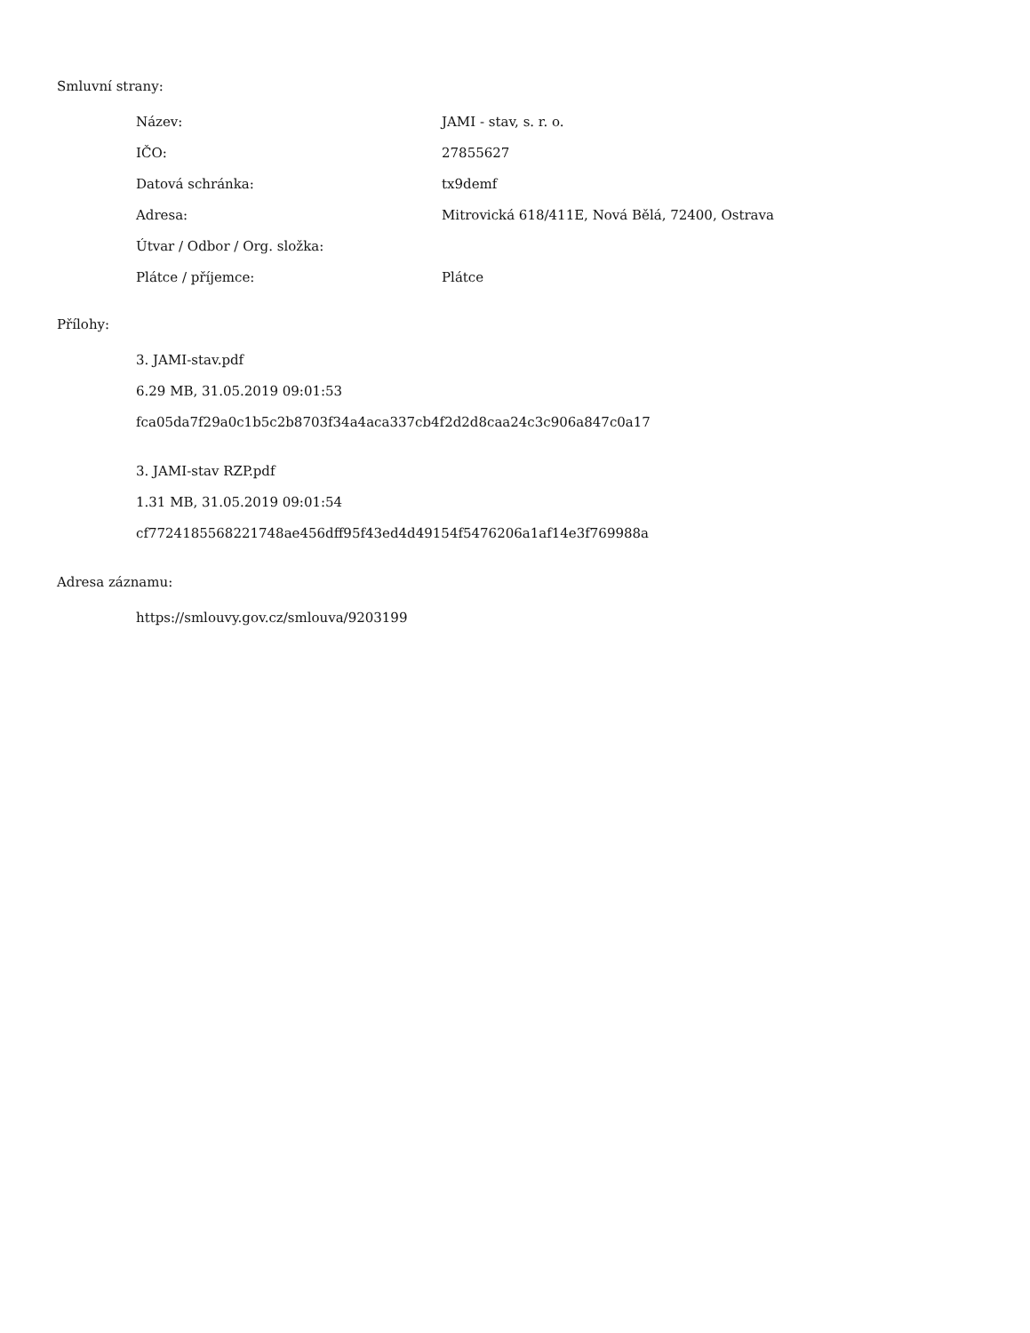Smluvní strany:
| Název: | JAMI - stav, s. r. o. |
| IČO: | 27855627 |
| Datová schránka: | tx9demf |
| Adresa: | Mitrovická 618/411E, Nová Bělá, 72400, Ostrava |
| Útvar / Odbor / Org. složka: | |
| Plátce / příjemce: | Plátce |
Přílohy:
3. JAMI-stav.pdf
6.29 MB, 31.05.2019 09:01:53
fca05da7f29a0c1b5c2b8703f34a4aca337cb4f2d2d8caa24c3c906a847c0a17
3. JAMI-stav RZP.pdf
1.31 MB, 31.05.2019 09:01:54
cf7724185568221748ae456dff95f43ed4d49154f5476206a1af14e3f769988a
Adresa záznamu:
https://smlouvy.gov.cz/smlouva/9203199